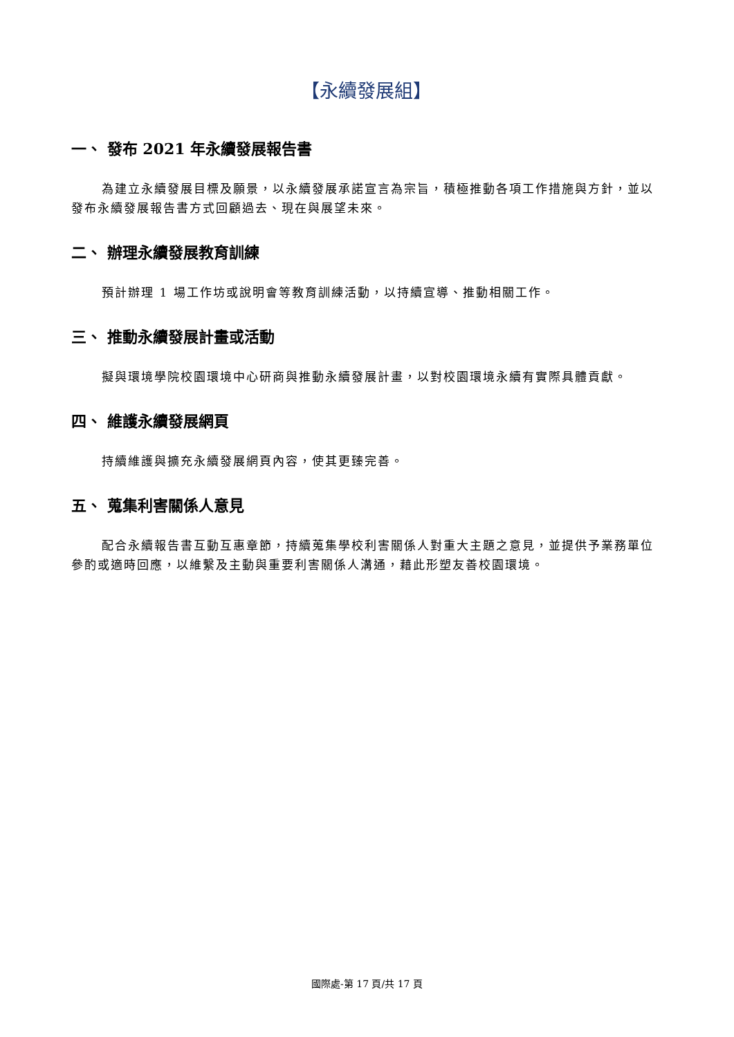【永續發展組】
一、 發布 2021 年永續發展報告書
為建立永續發展目標及願景，以永續發展承諾宣言為宗旨，積極推動各項工作措施與方針，並以發布永續發展報告書方式回顧過去、現在與展望未來。
二、 辦理永續發展教育訓練
預計辦理 1 場工作坊或說明會等教育訓練活動，以持續宣導、推動相關工作。
三、 推動永續發展計畫或活動
擬與環境學院校園環境中心研商與推動永續發展計畫，以對校園環境永續有實際具體貢獻。
四、 維護永續發展網頁
持續維護與擴充永續發展網頁內容，使其更臻完善。
五、 蒐集利害關係人意見
配合永續報告書互動互惠章節，持續蒐集學校利害關係人對重大主題之意見，並提供予業務單位參酌或適時回應，以維繫及主動與重要利害關係人溝通，藉此形塑友善校園環境。
國際處-第 17 頁/共 17 頁